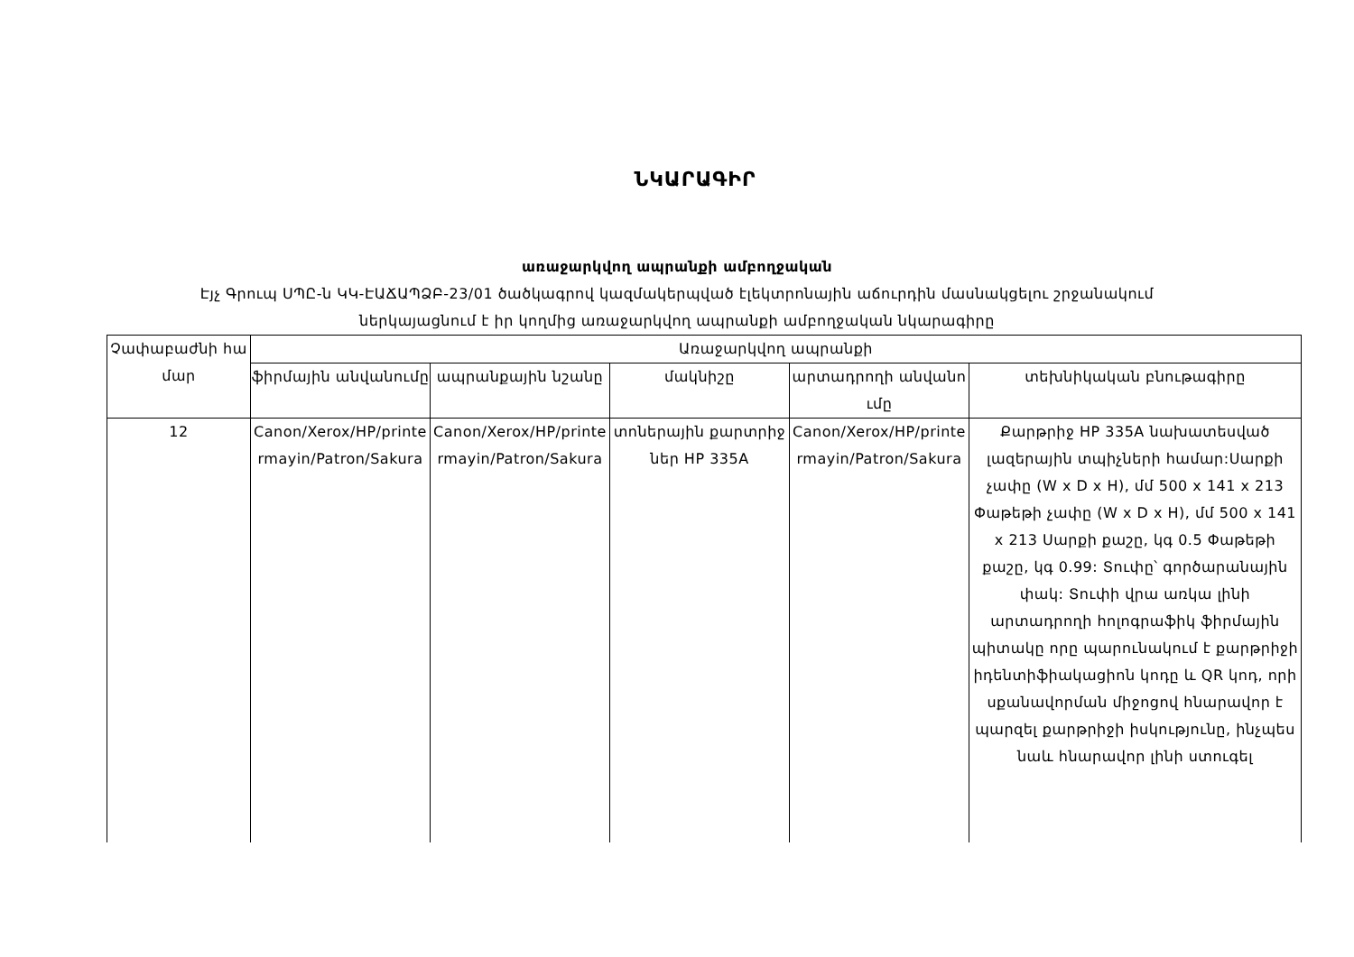ՆԿԱՐԱԳԻՐ
առաջարկվող ապրանքի ամբողջական
Էյչ Գրուպ ՍՊԸ-ն ԿԿ-ԷԱՃԱՊՁԲ-23/01 ծածկագրով կազմակերպված էլեկտրոնային աճուրդին մասնակցելու շրջանակում
ներկայացնում է իր կողմից առաջարկվող ապրանքի ամբողջական նկարագիրը
| Չափաբաժնի համար | Առաջարկվող ապրանքի | | | | |
| --- | --- | --- | --- | --- | --- |
| | ֆիրմային անվանումը | ապրանքային նշանը | մակնիշը | արտադրողի անվանումը | տեխնիկական բնութագիրը |
| 12 | Canon/Xerox/HP/printermayin/Patron/Sakura | Canon/Xerox/HP/printermayin/Patron/Sakura | տոներային քարտրիջներ HP 335A | Canon/Xerox/HP/printermayin/Patron/Sakura | Քարթրիջ HP 335A նախատեսված լազերային տպիչների համար:Սարքի չափը (W x D x H), մմ 500 x 141 x 213 Փաթեթի չափը (W x D x H), մմ 500 x 141 x 213 Սարքի քաշը, կգ 0.5 Փաթեթի քաշը, կգ 0.99: Տուփը՝ գործարանային փակ: Տուփի վրա առկա լինի արտադրողի հոլոգրաֆիկ ֆիրմային պիտակը որը պարունակում է քարթրիջի իդենտիֆիակացիոն կոդը և QR կոդ, որի սքանավորման միջոցով հնարավոր է պարզել քարթրիջի իսկությունը, ինչպես նաև հնարավոր լինի ստուգել |